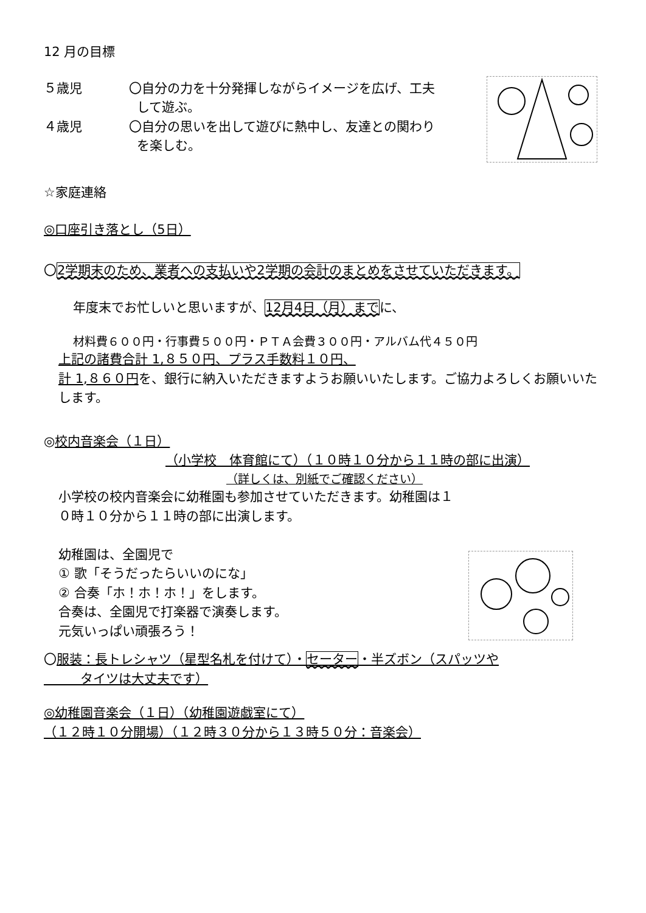12 月の目標
５歳児 〇自分の力を十分発揮しながらイメージを広げ、工夫
して遊ぶ。
４歳児 〇自分の思いを出して遊びに熱中し、友達との関わり
を楽しむ。
☆家庭連絡
◎口座引き落とし（5日）
〇2学期末のため、業者への支払いや2学期の会計のまとめをさせていただきます。
年度末でお忙しいと思いますが、12月4日（月）までに、
材料費６００円・行事費５００円・ＰＴＡ会費３００円・アルバム代４５０円
上記の諸費合計 1,８５０円、プラス手数料１０円、
計 1,８６０円を、銀行に納入いただきますようお願いいたします。ご協力よろしくお願いいたします。
◎校内音楽会（１日）
（小学校　体育館にて）（１０時１０分から１１時の部に出演）
（詳しくは、別紙でご確認ください）
小学校の校内音楽会に幼稚園も参加させていただきます。幼稚園は１０時１０分から１１時の部に出演します。
幼稚園は、全園児で
① 歌「そうだったらいいのにな」
② 合奏「ホ！ホ！ホ！」をします。
合奏は、全園児で打楽器で演奏します。
元気いっぱい頑張ろう！
〇服装：長トレシャツ（星型名札を付けて）・セーター・半ズボン（スパッツや
タイツは大丈夫です）
◎幼稚園音楽会（１日）（幼稚園遊戯室にて）
（１２時１０分開場）（１２時３０分から１３時５０分：音楽会）